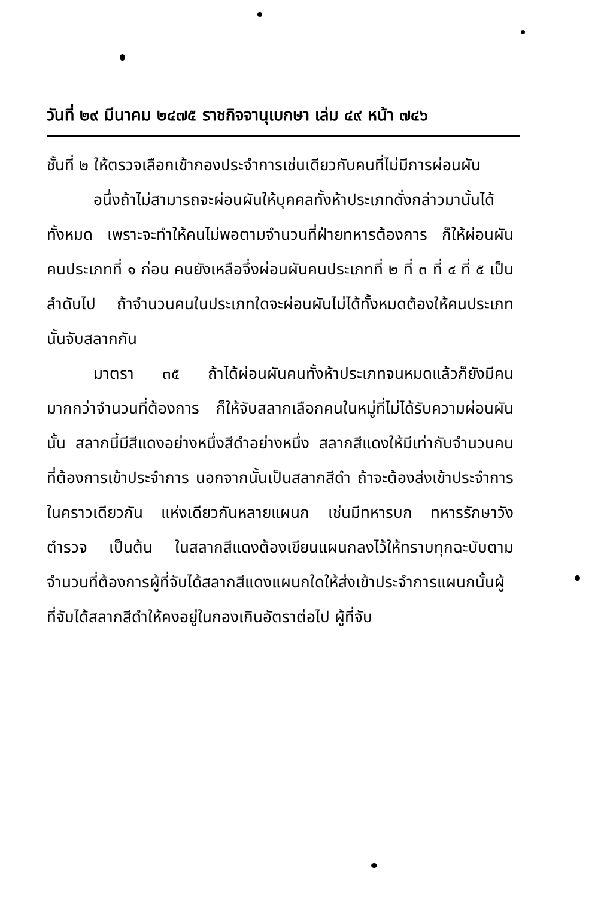วันที่ ๒๙ มีนาคม ๒๔๗๕ ราชกิจจานุเบกษา เล่ม ๔๙ หน้า ๗๔๖
ชั้นที่ ๒ ให้ตรวจเลือกเข้ากองประจำการเช่นเดียวกับคนที่ไม่มีการผ่อนผัน
อนึ่งถ้าไม่สามารถจะผ่อนผันให้บุคคลทั้งห้าประเภทดั่งกล่าวมานั้นได้ทั้งหมด เพราะจะทำให้คนไม่พอตามจำนวนที่ฝ่ายทหารต้องการ ก็ให้ผ่อนผันคนประเภทที่ ๑ ก่อน คนยังเหลือจึ่งผ่อนผันคนประเภทที่ ๒ ที่ ๓ ที่ ๔ ที่ ๕ เป็นลำดับไป ถ้าจำนวนคนในประเภทใดจะผ่อนผันไม่ได้ทั้งหมดต้องให้คนประเภทนั้นจับสลากกัน
มาตรา ๓๕ ถ้าได้ผ่อนผันคนทั้งห้าประเภทจนหมดแล้วก็ยังมีคนมากกว่าจำนวนที่ต้องการ ก็ให้จับสลากเลือกคนในหมู่ที่ไม่ได้รับความผ่อนผันนั้น สลากนี้มีสีแดงอย่างหนึ่งสีดำอย่างหนึ่ง สลากสีแดงให้มีเท่ากับจำนวนคนที่ต้องการเข้าประจำการ นอกจากนั้นเป็นสลากสีดำ ถ้าจะต้องส่งเข้าประจำการในคราวเดียวกัน แห่งเดียวกันหลายแผนก เช่นมีทหารบก ทหารรักษาวัง ตำรวจ เป็นต้น ในสลากสีแดงต้องเขียนแผนกลงไว้ให้ทราบทุกฉะบับตามจำนวนที่ต้องการผู้ที่จับได้สลากสีแดงแผนกใดให้ส่งเข้าประจำการแผนกนั้นผู้ที่จับได้สลากสีดำให้คงอยู่ในกองเกินอัตราต่อไป ผู้ที่จับ